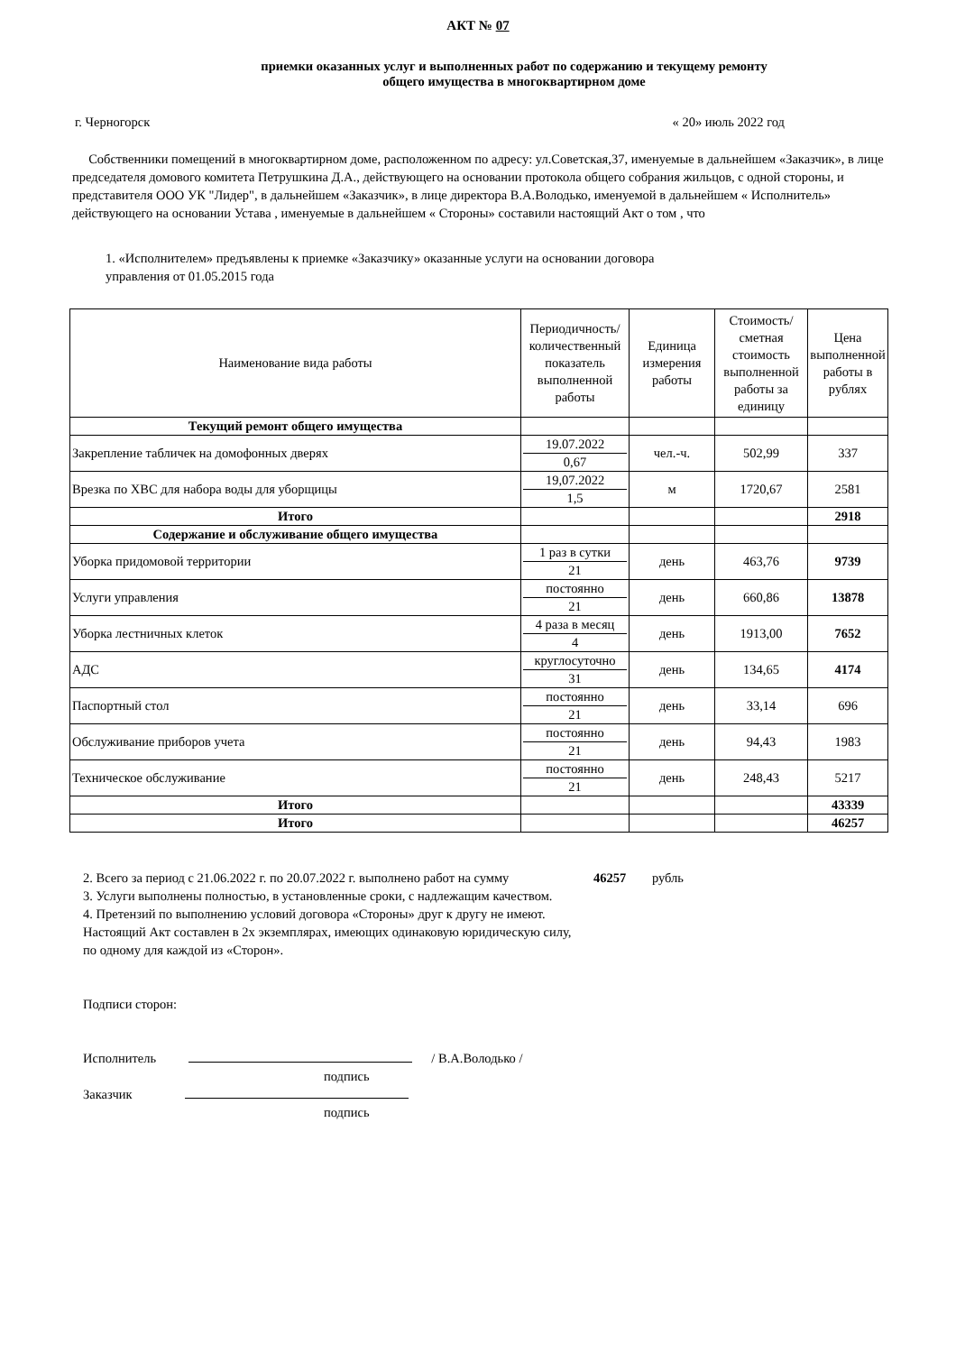АКТ № 07
приемки оказанных услуг и выполненных работ по содержанию и текущему ремонту
общего имущества в многоквартирном доме
г. Черногорск « 20» июль 2022 год
Собственники помещений в многоквартирном доме, расположенном по адресу: ул.Советская,37, именуемые в дальнейшем «Заказчик», в лице председателя домового комитета Петрушкина Д.А., действующего на основании протокола общего собрания жильцов, с одной стороны, и представителя ООО УК "Лидер", в дальнейшем «Заказчик», в лице директора В.А.Володько, именуемой в дальнейшем « Исполнитель» действующего на основании Устава , именуемые в дальнейшем « Стороны» составили настоящий Акт о том , что
1. «Исполнителем» предъявлены к приемке «Заказчику» оказанные услуги на основании договора
управления от 01.05.2015 года
| Наименование вида работы | Периодичность/ количественный показатель выполненной работы | Единица измерения работы | Стоимость/ сметная стоимость выполненной работы за единицу | Цена выполненной работы в рублях |
| --- | --- | --- | --- | --- |
| Текущий ремонт общего имущества | | | | |
| Закрепление табличек на домофонных дверях | 19.07.2022 0,67 | чел.-ч. | 502,99 | 337 |
| Врезка по ХВС для набора воды для уборщицы | 19,07.2022 1,5 | м | 1720,67 | 2581 |
| Итого | | | | 2918 |
| Содержание и обслуживание общего имущества | | | | |
| Уборка придомовой территории | 1 раз в сутки 21 | день | 463,76 | 9739 |
| Услуги управления | постоянно 21 | день | 660,86 | 13878 |
| Уборка лестничных клеток | 4 раза в месяц 4 | день | 1913,00 | 7652 |
| АДС | круглосуточно 31 | день | 134,65 | 4174 |
| Паспортный стол | постоянно 21 | день | 33,14 | 696 |
| Обслуживание приборов учета | постоянно 21 | день | 94,43 | 1983 |
| Техническое обслуживание | постоянно 21 | день | 248,43 | 5217 |
| Итого | | | | 43339 |
| Итого | | | | 46257 |
2. Всего за период с 21.06.2022 г. по 20.07.2022 г. выполнено работ на сумму 46257 рубль
3. Услуги выполнены полностью, в установленные сроки, с надлежащим качеством.
4. Претензий по выполнению условий договора «Стороны» друг к другу не имеют.
Настоящий Акт составлен в 2х экземплярах, имеющих одинаковую юридическую силу,
по одному для каждой из «Сторон».
Подписи сторон:
Исполнитель / В.А.Володько /
подпись
Заказчик
подпись